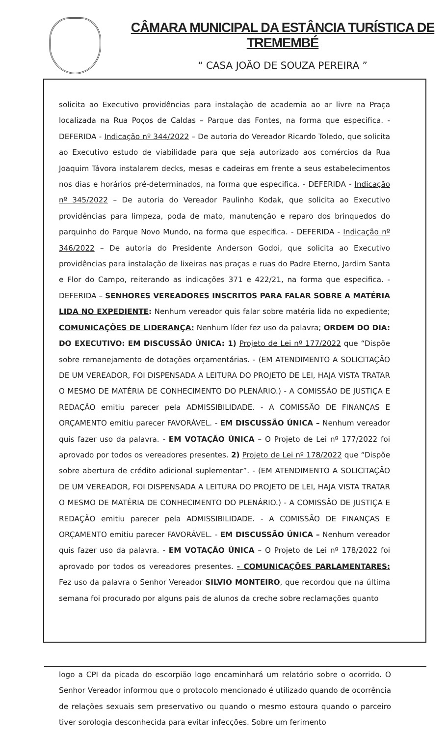CÂMARA MUNICIPAL DA ESTÂNCIA TURÍSTICA DE TREMEMBÉ
“ CASA JOÃO DE SOUZA PEREIRA ”
solicita ao Executivo providências para instalação de academia ao ar livre na Praça localizada na Rua Poços de Caldas – Parque das Fontes, na forma que especifica. - DEFERIDA - Indicação nº 344/2022 – De autoria do Vereador Ricardo Toledo, que solicita ao Executivo estudo de viabilidade para que seja autorizado aos comércios da Rua Joaquim Távora instalarem decks, mesas e cadeiras em frente a seus estabelecimentos nos dias e horários pré-determinados, na forma que especifica. - DEFERIDA - Indicação nº 345/2022 – De autoria do Vereador Paulinho Kodak, que solicita ao Executivo providências para limpeza, poda de mato, manutenção e reparo dos brinquedos do parquinho do Parque Novo Mundo, na forma que especifica. - DEFERIDA - Indicação nº 346/2022 – De autoria do Presidente Anderson Godoi, que solicita ao Executivo providências para instalação de lixeiras nas praças e ruas do Padre Eterno, Jardim Santa e Flor do Campo, reiterando as indicações 371 e 422/21, na forma que especifica. - DEFERIDA – SENHORES VEREADORES INSCRITOS PARA FALAR SOBRE A MATÉRIA LIDA NO EXPEDIENTE: Nenhum vereador quis falar sobre matéria lida no expediente; COMUNICAÇÕES DE LIDERANÇA: Nenhum líder fez uso da palavra; ORDEM DO DIA: DO EXECUTIVO: EM DISCUSSÃO ÚNICA: 1) Projeto de Lei nº 177/2022 que “Dispõe sobre remanejamento de dotações orçamentárias. - (EM ATENDIMENTO A SOLICITAÇÃO DE UM VEREADOR, FOI DISPENSADA A LEITURA DO PROJETO DE LEI, HAJA VISTA TRATAR O MESMO DE MATÉRIA DE CONHECIMENTO DO PLENÁRIO.) - A COMISSÃO DE JUSTIÇA E REDAÇÃO emitiu parecer pela ADMISSIBILIDADE. - A COMISSÃO DE FINANÇAS E ORÇAMENTO emitiu parecer FAVORÁVEL. - EM DISCUSSÃO ÚNICA – Nenhum vereador quis fazer uso da palavra. - EM VOTAÇÃO ÚNICA – O Projeto de Lei nº 177/2022 foi aprovado por todos os vereadores presentes. 2) Projeto de Lei nº 178/2022 que “Dispõe sobre abertura de crédito adicional suplementar”. - (EM ATENDIMENTO A SOLICITAÇÃO DE UM VEREADOR, FOI DISPENSADA A LEITURA DO PROJETO DE LEI, HAJA VISTA TRATAR O MESMO DE MATÉRIA DE CONHECIMENTO DO PLENÁRIO.) - A COMISSÃO DE JUSTIÇA E REDAÇÃO emitiu parecer pela ADMISSIBILIDADE. - A COMISSÃO DE FINANÇAS E ORÇAMENTO emitiu parecer FAVORÁVEL. - EM DISCUSSÃO ÚNICA – Nenhum vereador quis fazer uso da palavra. - EM VOTAÇÃO ÚNICA – O Projeto de Lei nº 178/2022 foi aprovado por todos os vereadores presentes. - COMUNICAÇÕES PARLAMENTARES: Fez uso da palavra o Senhor Vereador SILVIO MONTEIRO, que recordou que na última semana foi procurado por alguns pais de alunos da creche sobre reclamações quanto
logo a CPI da picada do escorpião logo encaminhará um relatório sobre o ocorrido. O Senhor Vereador informou que o protocolo mencionado é utilizado quando de ocorrência de relações sexuais sem preservativo ou quando o mesmo estoura quando o parceiro tiver sorologia desconhecida para evitar infecções. Sobre um ferimento